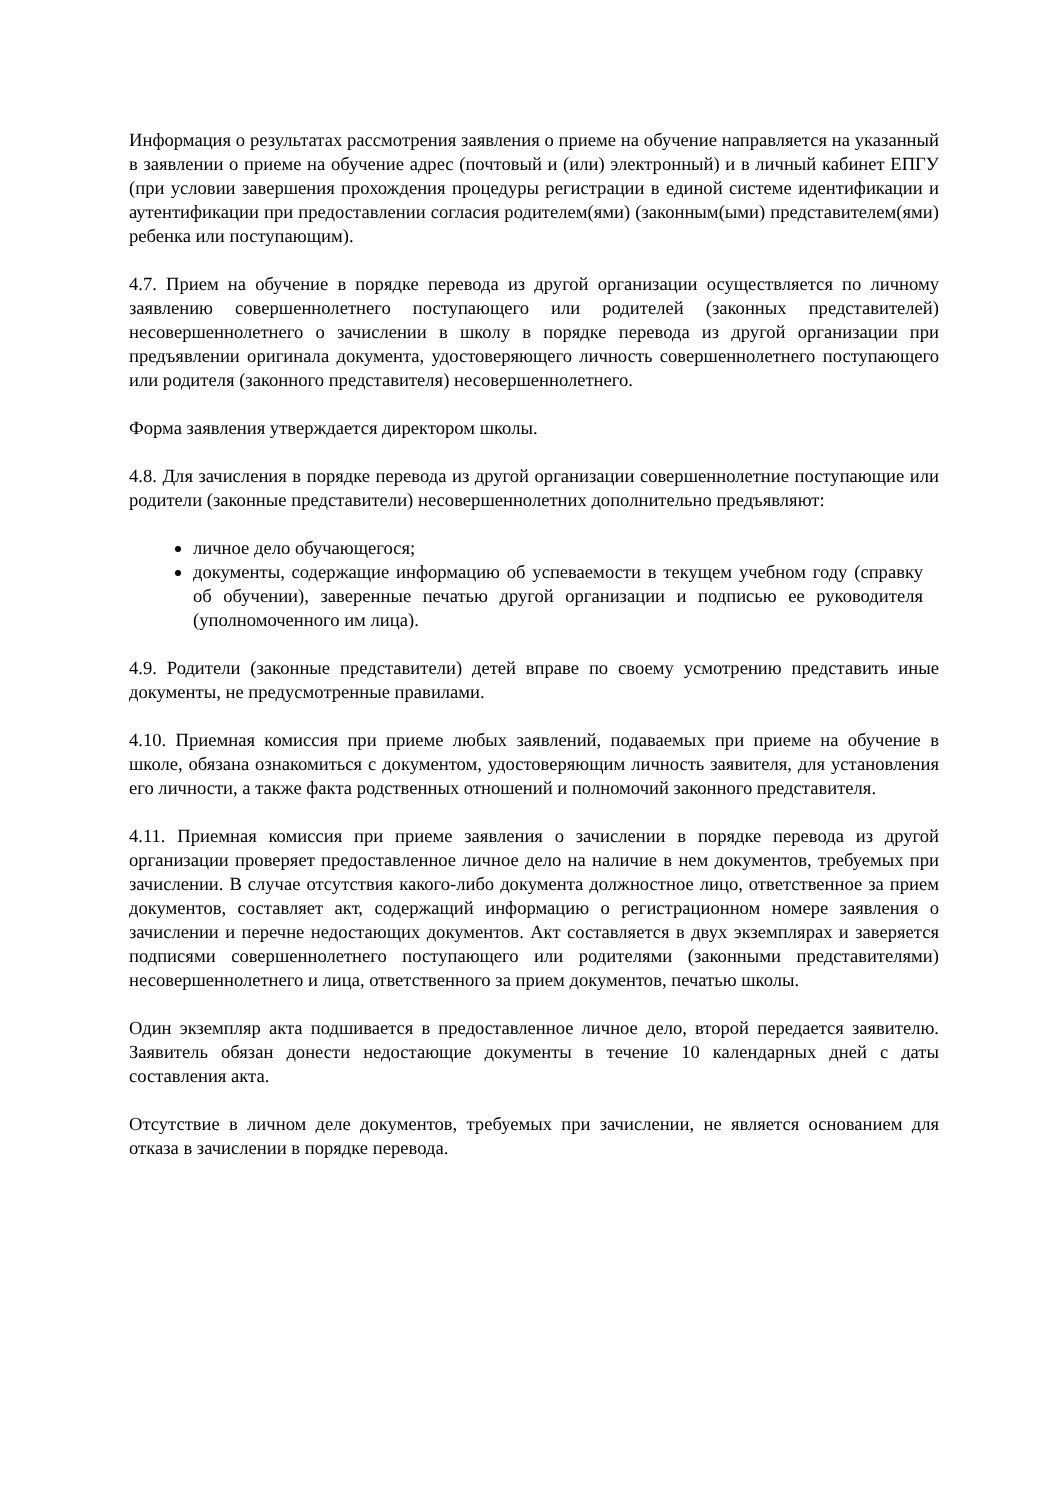Информация о результатах рассмотрения заявления о приеме на обучение направляется на указанный в заявлении о приеме на обучение адрес (почтовый и (или) электронный) и в личный кабинет ЕПГУ (при условии завершения прохождения процедуры регистрации в единой системе идентификации и аутентификации при предоставлении согласия родителем(ями) (законным(ыми) представителем(ями) ребенка или поступающим).
4.7. Прием на обучение в порядке перевода из другой организации осуществляется по личному заявлению совершеннолетнего поступающего или родителей (законных представителей) несовершеннолетнего о зачислении в школу в порядке перевода из другой организации при предъявлении оригинала документа, удостоверяющего личность совершеннолетнего поступающего или родителя (законного представителя) несовершеннолетнего.
Форма заявления утверждается директором школы.
4.8. Для зачисления в порядке перевода из другой организации совершеннолетние поступающие или родители (законные представители) несовершеннолетних дополнительно предъявляют:
личное дело обучающегося;
документы, содержащие информацию об успеваемости в текущем учебном году (справку об обучении), заверенные печатью другой организации и подписью ее руководителя (уполномоченного им лица).
4.9. Родители (законные представители) детей вправе по своему усмотрению представить иные документы, не предусмотренные правилами.
4.10. Приемная комиссия при приеме любых заявлений, подаваемых при приеме на обучение в школе, обязана ознакомиться с документом, удостоверяющим личность заявителя, для установления его личности, а также факта родственных отношений и полномочий законного представителя.
4.11. Приемная комиссия при приеме заявления о зачислении в порядке перевода из другой организации проверяет предоставленное личное дело на наличие в нем документов, требуемых при зачислении. В случае отсутствия какого-либо документа должностное лицо, ответственное за прием документов, составляет акт, содержащий информацию о регистрационном номере заявления о зачислении и перечне недостающих документов. Акт составляется в двух экземплярах и заверяется подписями совершеннолетнего поступающего или родителями (законными представителями) несовершеннолетнего и лица, ответственного за прием документов, печатью школы.
Один экземпляр акта подшивается в предоставленное личное дело, второй передается заявителю. Заявитель обязан донести недостающие документы в течение 10 календарных дней с даты составления акта.
Отсутствие в личном деле документов, требуемых при зачислении, не является основанием для отказа в зачислении в порядке перевода.